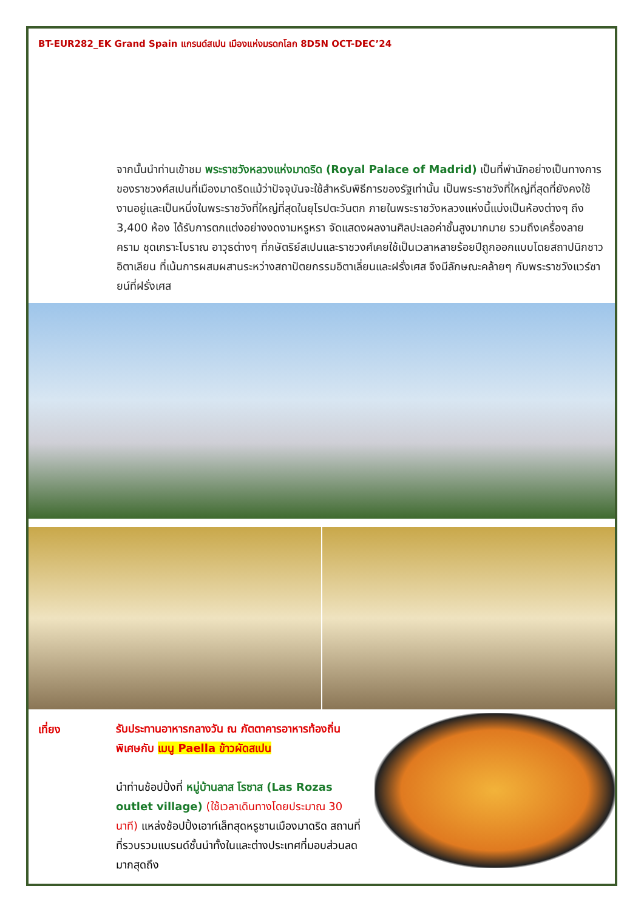BT-EUR282_EK Grand Spain แกรนด์สเปน เมืองแห่งมรดกโลก 8D5N OCT-DEC’24
จากนั้นนำท่านเข้าชม พระราชวังหลวงแห่งมาดริด (Royal Palace of Madrid) เป็นที่พำนักอย่างเป็นทางการของราชวงศ์สเปนที่เมืองมาดริดแม้ว่าปัจจุบันจะใช้สำหรับพิธีการของรัฐเท่านั้น เป็นพระราชวังที่ใหญ่ที่สุดที่ยังคงใช้งานอยู่และเป็นหนึ่งในพระราชวังที่ใหญ่ที่สุดในยุโรปตะวันตก ภายในพระราชวังหลวงแห่งนี้แบ่งเป็นห้องต่างๆ ถึง 3,400 ห้อง ได้รับการตกแต่งอย่างงดงามหรูหรา จัดแสดงผลงานศิลปะเลอค่าชั้นสูงมากมาย รวมถึงเครื่องลายคราม ชุดเกราะโบราณ อาวุธต่างๆ ที่กษัตริย์สเปนและราชวงศ์เคยใช้เป็นเวลาหลายร้อยปีถูกออกแบบโดยสถาปนิกชาวอิตาเลียน ที่เน้นการผสมผสานระหว่างสถาปัตยกรรมอิตาเลี่ยนและฝรั่งเศส จึงมีลักษณะคล้ายๆ กับพระราชวังแวร์ซายน์ที่ฝรั่งเศส
เที่ยง
รับประทานอาหารกลางวัน ณ ภัตตาคารอาหารท้องถิ่นพิเศษกับ เมนู Paella ข้าวผัดสเปน
นำท่านช้อปปิ้งที่ หมู่บ้านลาส โรซาส (Las Rozas outlet village) (ใช้เวลาเดินทางโดยประมาณ 30 นาที) แหล่งช้อปปิ้งเอาท์เล็ทสุดหรูชานเมืองมาดริด สถานที่ที่รวบรวมแบรนด์ชั้นนำทั้งในและต่างประเทศที่มอบส่วนลดมากสุดถึง